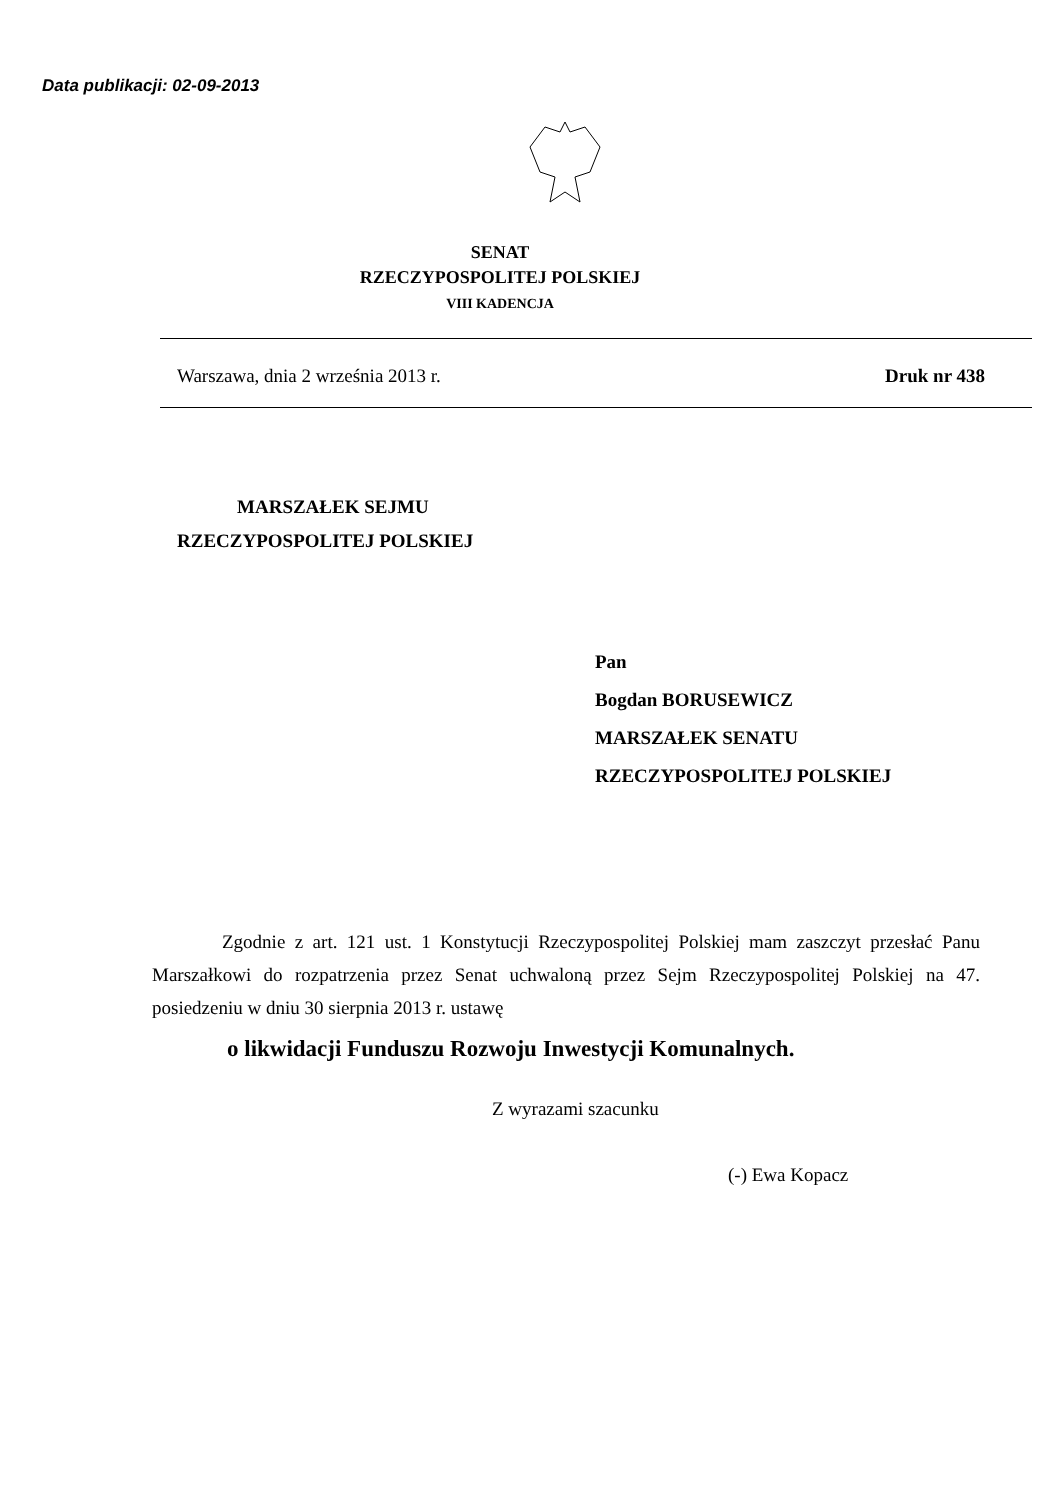Data publikacji: 02-09-2013
SENAT
RZECZYPOSPOLITEJ POLSKIEJ
VIII KADENCJA
Warszawa, dnia 2 września 2013 r. Druk nr 438
MARSZAŁEK SEJMU
RZECZYPOSPOLITEJ POLSKIEJ
Pan
Bogdan BORUSEWICZ
MARSZAŁEK SENATU
RZECZYPOSPOLITEJ POLSKIEJ
Zgodnie z art. 121 ust. 1 Konstytucji Rzeczypospolitej Polskiej mam zaszczyt przesłać Panu Marszałkowi do rozpatrzenia przez Senat uchwaloną przez Sejm Rzeczypospolitej Polskiej na 47. posiedzeniu w dniu 30 sierpnia 2013 r. ustawę
o likwidacji Funduszu Rozwoju Inwestycji Komunalnych.
Z wyrazami szacunku
(-) Ewa Kopacz